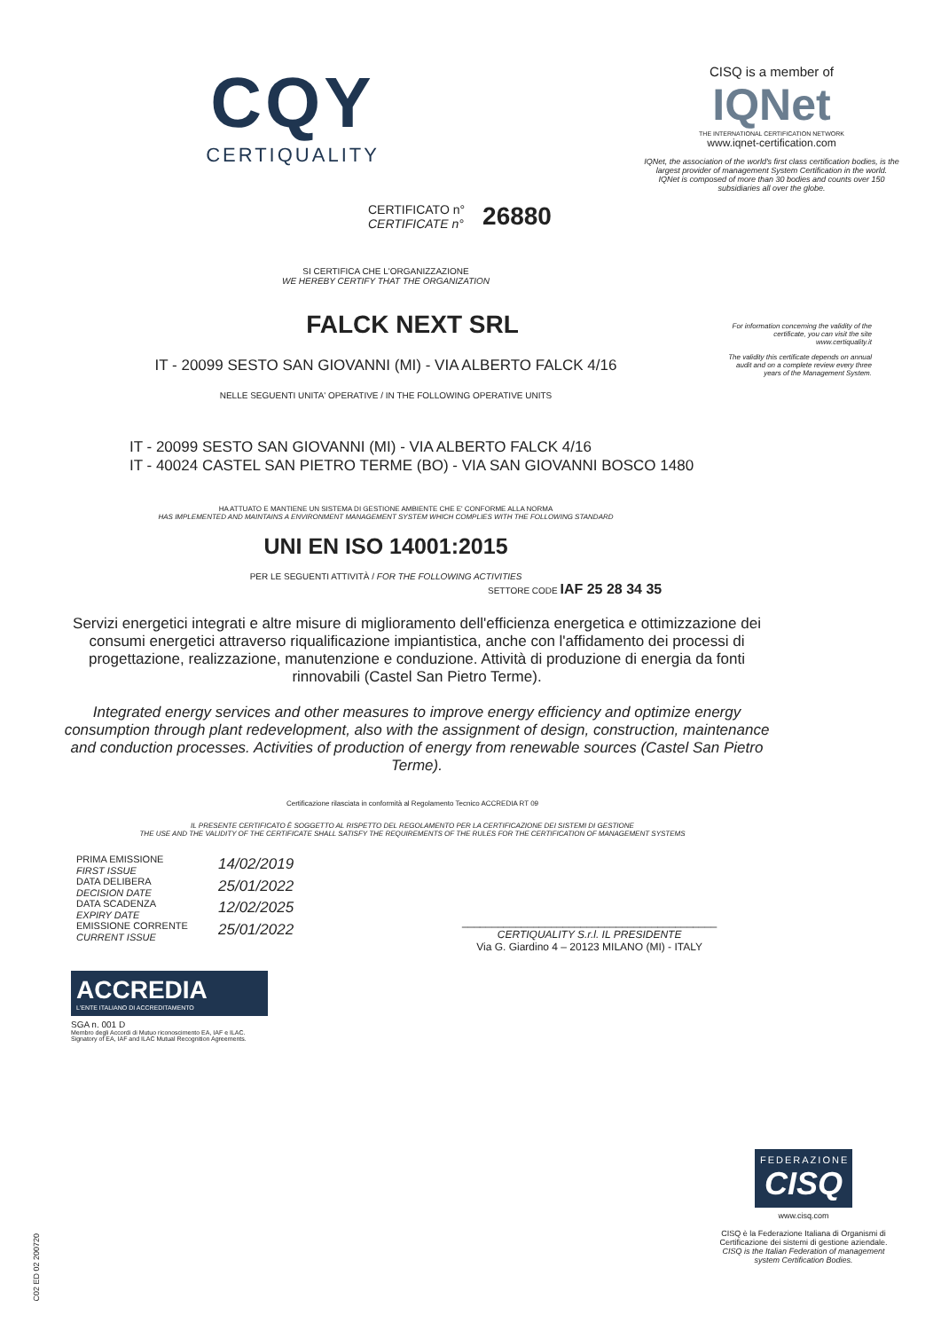CQY
CERTIQUALITY
CERTIFICATO n°
CERTIFICATE n°
26880
CISQ is a member of
IQNet
THE INTERNATIONAL CERTIFICATION NETWORK
www.iqnet-certification.com
IQNet, the association of the world's first class certification bodies, is the largest provider of management System Certification in the world.
IQNet is composed of more than 30 bodies and counts over 150 subsidiaries all over the globe.
For information concerning the validity of the certificate, you can visit the site www.certiquality.it
The validity this certificate depends on annual audit and on a complete review every three years of the Management System.
SI CERTIFICA CHE L'ORGANIZZAZIONE
WE HEREBY CERTIFY THAT THE ORGANIZATION
FALCK NEXT SRL
IT - 20099 SESTO SAN GIOVANNI (MI) - VIA ALBERTO FALCK 4/16
NELLE SEGUENTI UNITA' OPERATIVE / IN THE FOLLOWING OPERATIVE UNITS
IT - 20099 SESTO SAN GIOVANNI (MI) - VIA ALBERTO FALCK 4/16
IT - 40024 CASTEL SAN PIETRO TERME (BO) - VIA SAN GIOVANNI BOSCO 1480
HA ATTUATO E MANTIENE UN SISTEMA DI GESTIONE AMBIENTE CHE E' CONFORME ALLA NORMA
HAS IMPLEMENTED AND MAINTAINS A ENVIRONMENT MANAGEMENT SYSTEM WHICH COMPLIES WITH THE FOLLOWING STANDARD
UNI EN ISO 14001:2015
PER LE SEGUENTI ATTIVITÀ / FOR THE FOLLOWING ACTIVITIES
SETTORE CODE IAF 25 28 34 35
Servizi energetici integrati e altre misure di miglioramento dell'efficienza energetica e ottimizzazione dei consumi energetici attraverso riqualificazione impiantistica, anche con l'affidamento dei processi di progettazione, realizzazione, manutenzione e conduzione. Attività di produzione di energia da fonti rinnovabili (Castel San Pietro Terme).
Integrated energy services and other measures to improve energy efficiency and optimize energy consumption through plant redevelopment, also with the assignment of design, construction, maintenance and conduction processes. Activities of production of energy from renewable sources (Castel San Pietro Terme).
Certificazione rilasciata in conformità al Regolamento Tecnico ACCREDIA RT 09
IL PRESENTE CERTIFICATO È SOGGETTO AL RISPETTO DEL REGOLAMENTO PER LA CERTIFICAZIONE DEI SISTEMI DI GESTIONE
THE USE AND THE VALIDITY OF THE CERTIFICATE SHALL SATISFY THE REQUIREMENTS OF THE RULES FOR THE CERTIFICATION OF MANAGEMENT SYSTEMS
PRIMA EMISSIONE
FIRST ISSUE
DATA DELIBERA
DECISION DATE
DATA SCADENZA
EXPIRY DATE
EMISSIONE CORRENTE
CURRENT ISSUE
14/02/2019
25/01/2022
12/02/2025
25/01/2022
___________________________________________
CERTIQUALITY S.r.l. IL PRESIDENTE
Via G. Giardino 4 – 20123 MILANO (MI) - ITALY
ACCREDIA
L'ENTE ITALIANO DI ACCREDITAMENTO
SGA n. 001 D
Membro degli Accordi di Mutuo riconoscimento EA, IAF e ILAC.
Signatory of EA, IAF and ILAC Mutual Recognition Agreements.
C02 ED 02 200720
FEDERAZIONE
CISQ
www.cisq.com
CISQ è la Federazione Italiana di Organismi di Certificazione dei sistemi di gestione aziendale.
CISQ is the Italian Federation of management system Certification Bodies.